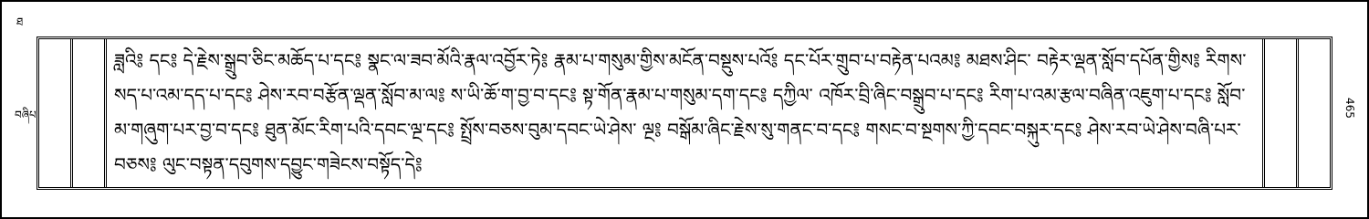ཐ
བཞིཔ
465
ཟླའི༔ དང༔ དེ་རྗེས་སྒྲུབ་ཅིང་མཆོད་པ་དང༔ སྣང་ལ་ཟབ་མོའི་རྣལ་འབྱོར་ཏེ༔ རྣམ་པ་གསུམ་གྱིས་མངོན་བསྡུས་པའོ༔ དང་པོར་གྲུབ་པ་བརྟེན་པའམ༔ མཐས་ཤིང་ བརྟེར་ལྡན་སློབ་དཔོན་གྱིས༔ རིགས་སད་པ་འམ་དད་པ་དང༔ ཤེས་རབ་བརྩོན་ལྡན་སློབ་མ་ལ༔ ས་ཡི་ཆོ་ག་བྱ་བ་དང༔ སྟ་གོན་རྣམ་པ་གསུམ་དག་དང༔ དཀྱིལ་ འཁོར་བྲི་ཞིང་བསྒྲུབ་པ་དང༔ རིག་པ་འམ་རྩལ་བཞིན་འཇུག་པ་དང༔ སློབ་མ་གཞུག་པར་བྱ་བ་དང༔ ཐུན་མོང་རིག་པའི་དབང་ལྔ་དང༔ སྤྲོས་བཅས་བུམ་དབང་ཡེ་ཤེས་ ལྔ༔ བསྒོམ་ཞིང་རྗེས་སུ་གནང་བ་དང༔ གསང་བ་སྔགས་ཀྱི་དབང་བསྐུར་དང༔ ཤེས་རབ་ཡེ་ཤེས་བཞི་པར་བཅས༔ ལུང་བསྟན་དབུགས་དབྱུང་གཟེངས་བསྟོད་དེ༔